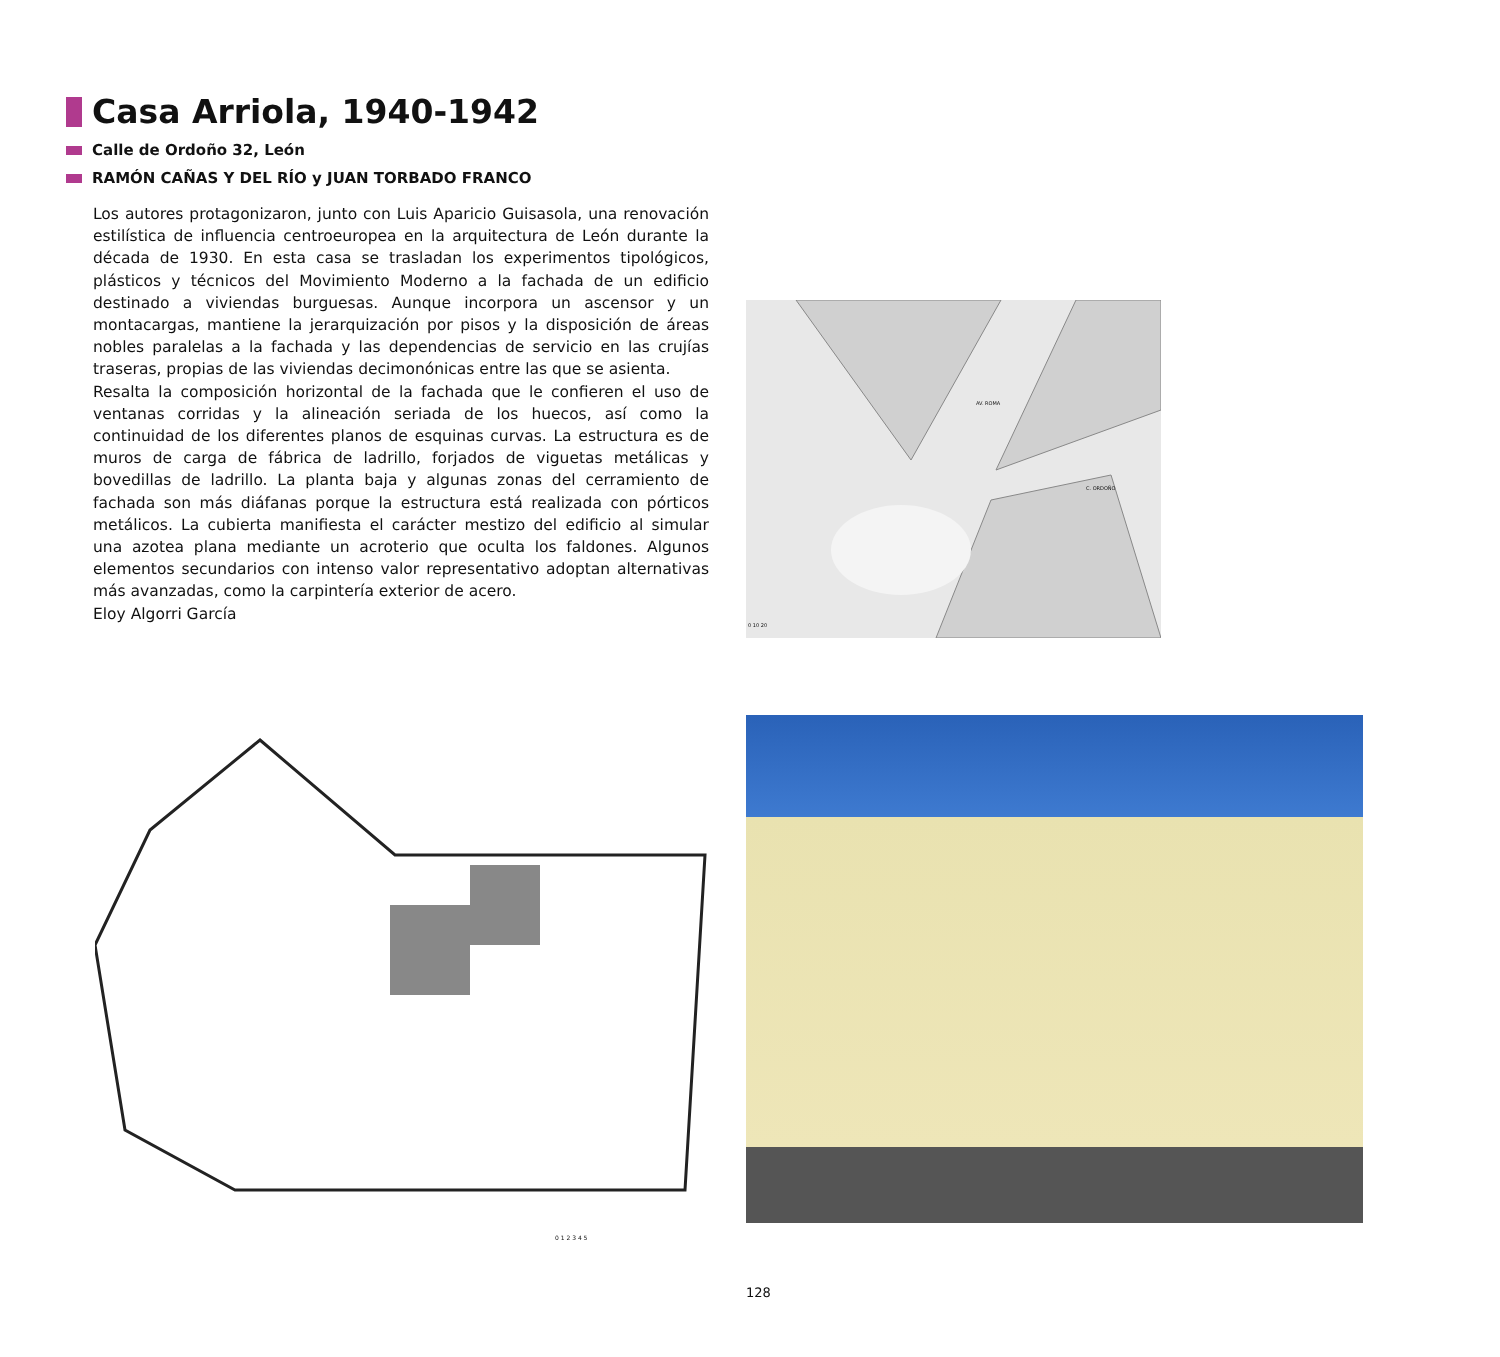Casa Arriola, 1940-1942
Calle de Ordoño 32, León
RAMÓN CAÑAS Y DEL RÍO y JUAN TORBADO FRANCO
Los autores protagonizaron, junto con Luis Aparicio Guisasola, una renovación estilística de influencia centroeuropea en la arquitectura de León durante la década de 1930. En esta casa se trasladan los experimentos tipológicos, plásticos y técnicos del Movimiento Moderno a la fachada de un edificio destinado a viviendas burguesas. Aunque incorpora un ascensor y un montacargas, mantiene la jerarquización por pisos y la disposición de áreas nobles paralelas a la fachada y las dependencias de servicio en las crujías traseras, propias de las viviendas decimonónicas entre las que se asienta.
Resalta la composición horizontal de la fachada que le confieren el uso de ventanas corridas y la alineación seriada de los huecos, así como la continuidad de los diferentes planos de esquinas curvas. La estructura es de muros de carga de fábrica de ladrillo, forjados de viguetas metálicas y bovedillas de ladrillo. La planta baja y algunas zonas del cerramiento de fachada son más diáfanas porque la estructura está realizada con pórticos metálicos. La cubierta manifiesta el carácter mestizo del edificio al simular una azotea plana mediante un acroterio que oculta los faldones. Algunos elementos secundarios con intenso valor representativo adoptan alternativas más avanzadas, como la carpintería exterior de acero.
Eloy Algorri García
AV. ROMA
C. ORDOÑO
0 10 20
0 1 2 3 4 5
128